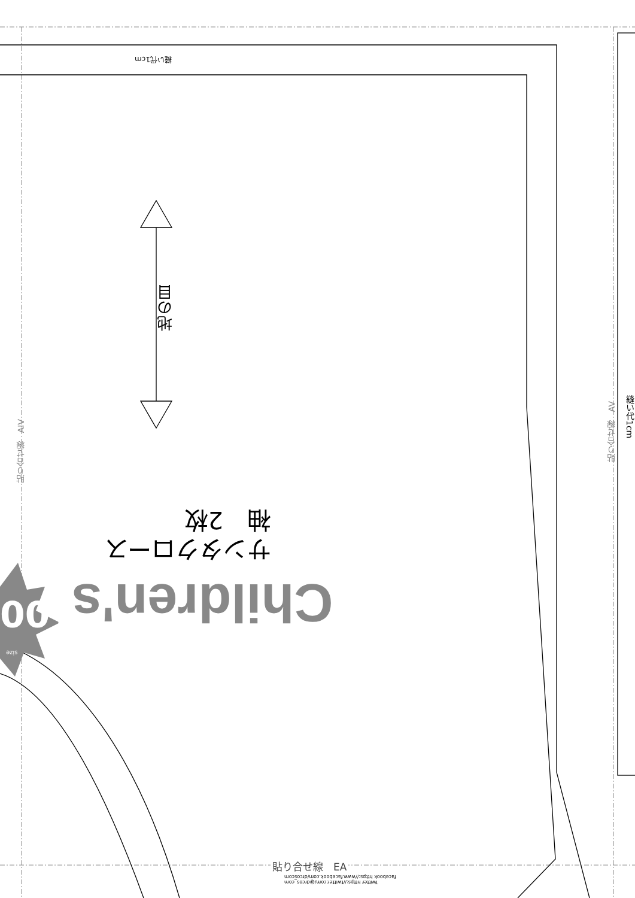縫い代1cm
地の目
サンタクロース
袖　2枚
Children's
100
size
貼り合せ線　AIV
貼り合せ線　AV
縫い代1cm
貼り合せ線　EA
Twitter https://twitter.com/@drcos_com
facebook https://www.facebook.com/drcoscom